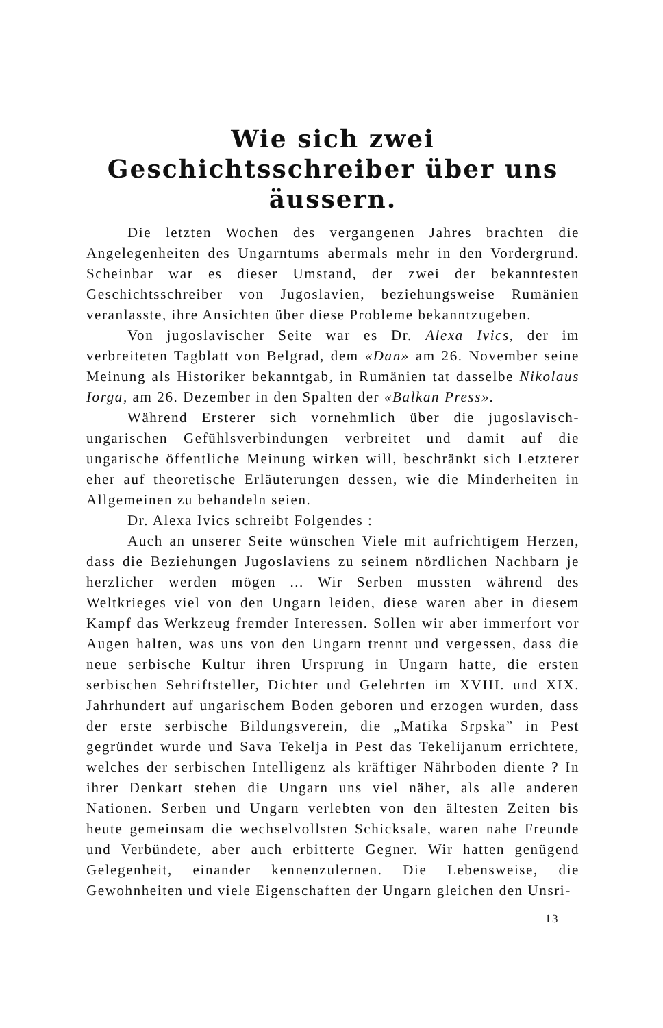Wie sich zwei Geschichtsschreiber über uns äussern.
Die letzten Wochen des vergangenen Jahres brachten die Angelegenheiten des Ungarntums abermals mehr in den Vordergrund. Scheinbar war es dieser Umstand, der zwei der bekanntesten Geschichtsschreiber von Jugoslavien, beziehungsweise Rumänien veranlasste, ihre Ansichten über diese Probleme bekanntzugeben.
Von jugoslavischer Seite war es Dr. Alexa Ivics, der im verbreiteten Tagblatt von Belgrad, dem «Dan» am 26. November seine Meinung als Historiker bekanntgab, in Rumänien tat dasselbe Nikolaus Iorga, am 26. Dezember in den Spalten der «Balkan Press».
Während Ersterer sich vornehmlich über die jugoslavisch-ungarischen Gefühlsverbindungen verbreitet und damit auf die ungarische öffentliche Meinung wirken will, beschränkt sich Letzterer eher auf theoretische Erläuterungen dessen, wie die Minderheiten in Allgemeinen zu behandeln seien.
Dr. Alexa Ivics schreibt Folgendes :
Auch an unserer Seite wünschen Viele mit aufrichtigem Herzen, dass die Beziehungen Jugoslaviens zu seinem nördlichen Nachbarn je herzlicher werden mögen ... Wir Serben mussten während des Weltkrieges viel von den Ungarn leiden, diese waren aber in diesem Kampf das Werkzeug fremder Interessen. Sollen wir aber immerfort vor Augen halten, was uns von den Ungarn trennt und vergessen, dass die neue serbische Kultur ihren Ursprung in Ungarn hatte, die ersten serbischen Sehriftsteller, Dichter und Gelehrten im XVIII. und XIX. Jahrhundert auf ungarischem Boden geboren und erzogen wurden, dass der erste serbische Bildungsverein, die „Matika Srpska” in Pest gegründet wurde und Sava Tekelja in Pest das Tekelijanum errichtete, welches der serbischen Intelligenz als kräftiger Nährboden diente ? In ihrer Denkart stehen die Ungarn uns viel näher, als alle anderen Nationen. Serben und Ungarn verlebten von den ältesten Zeiten bis heute gemeinsam die wechselvollsten Schicksale, waren nahe Freunde und Verbündete, aber auch erbitterte Gegner. Wir hatten genügend Gelegenheit, einander kennenzulernen. Die Lebensweise, die Gewohnheiten und viele Eigenschaften der Ungarn gleichen den Unsri-
13